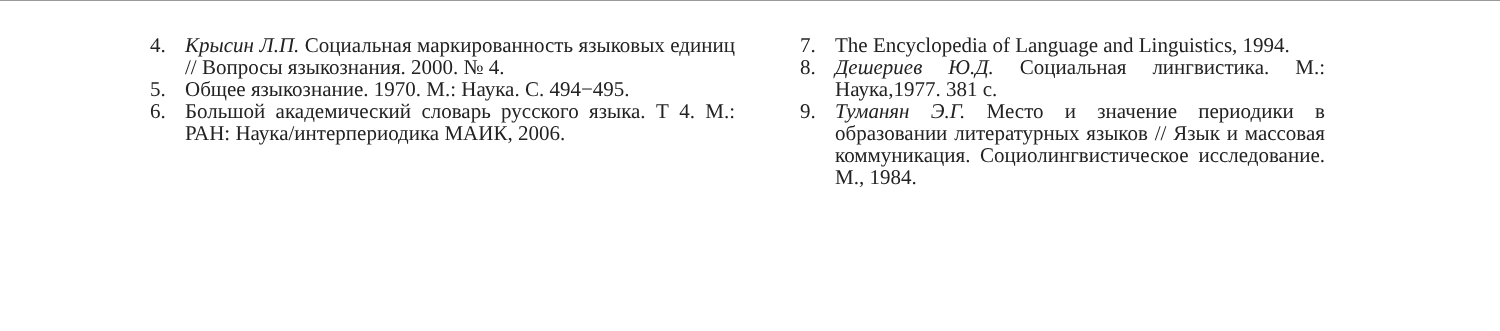4. Крысин Л.П. Социальная маркированность языковых единиц // Вопросы языкознания. 2000. № 4.
5. Общее языкознание. 1970. М.: Наука. С. 494−495.
6. Большой академический словарь русского языка. Т 4. М.: РАН: Наука/интерпериодика МАИК, 2006.
7. The Encyclopedia of Language and Linguistics, 1994.
8. Дешериев Ю.Д. Социальная лингвистика. М.: Наука,1977. 381 с.
9. Туманян Э.Г. Место и значение периодики в образовании литературных языков // Язык и массовая коммуникация. Социолингвистическое исследование. М., 1984.